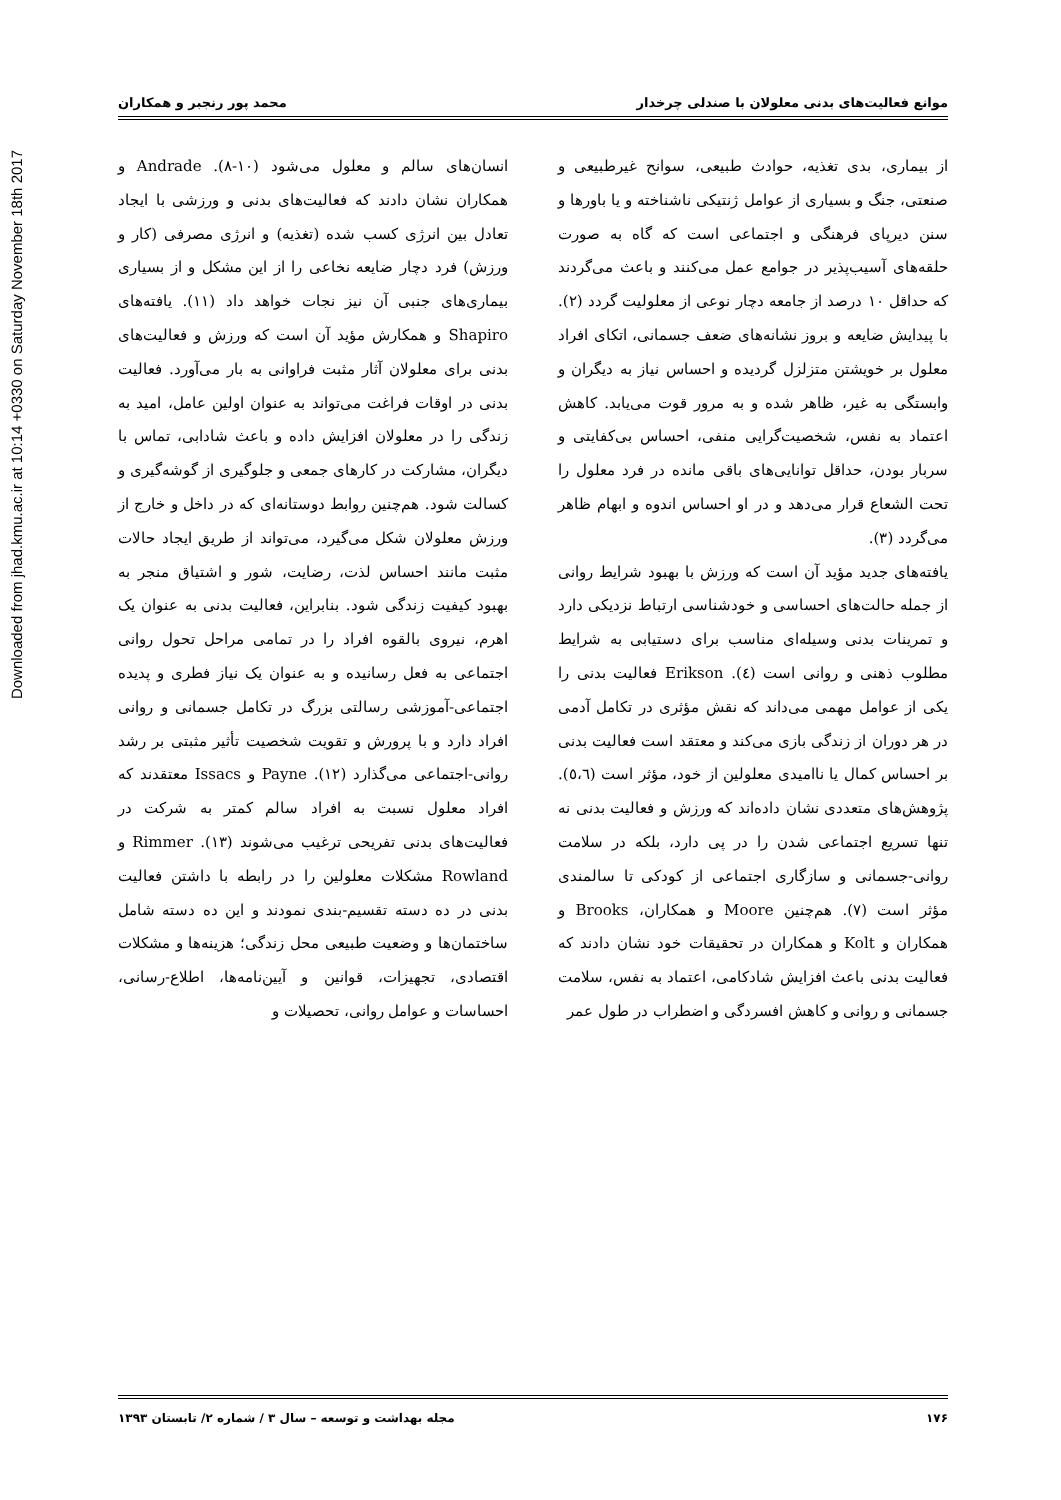Downloaded from jhad.kmu.ac.ir at 10:14 +0330 on Saturday November 18th 2017
موانع فعالیت‌های بدنی معلولان با صندلی چرخدار محمد پور رنجبر و همکاران
از بیماری، بدی تغذیه، حوادث طبیعی، سوانح غیرطبیعی و صنعتی، جنگ و بسیاری از عوامل ژنتیکی ناشناخته و یا باورها و سنن دیرپای فرهنگی و اجتماعی است که گاه به صورت حلقه‌های آسیب‌پذیر در جوامع عمل می‌کنند و باعث می‌گردند که حداقل ۱۰ درصد از جامعه دچار نوعی از معلولیت گردد (۲). با پیدایش ضایعه و بروز نشانه‌های ضعف جسمانی، اتکای افراد معلول بر خویشتن متزلزل گردیده و احساس نیاز به دیگران و وابستگی به غیر، ظاهر شده و به مرور قوت می‌یابد. کاهش اعتماد به نفس، شخصیت‌گرایی منفی، احساس بی‌کفایتی و سربار بودن، حداقل توانایی‌های باقی مانده در فرد معلول را تحت الشعاع قرار می‌دهد و در او احساس اندوه و ابهام ظاهر می‌گردد (۳).
یافته‌های جدید مؤید آن است که ورزش با بهبود شرایط روانی از جمله حالت‌های احساسی و خودشناسی ارتباط نزدیکی دارد و تمرینات بدنی وسیله‌ای مناسب برای دستیابی به شرایط مطلوب ذهنی و روانی است (٤). Erikson فعالیت بدنی را یکی از عوامل مهمی می‌داند که نقش مؤثری در تکامل آدمی در هر دوران از زندگی بازی می‌کند و معتقد است فعالیت بدنی بر احساس کمال یا ناامیدی معلولین از خود، مؤثر است (٥،٦). پژوهش‌های متعددی نشان داده‌اند که ورزش و فعالیت بدنی نه تنها تسریع اجتماعی شدن را در پی دارد، بلکه در سلامت روانی-جسمانی و سازگاری اجتماعی از کودکی تا سالمندی مؤثر است (۷). هم‌چنین Moore و همکاران، Brooks و همکاران و Kolt و همکاران در تحقیقات خود نشان دادند که فعالیت بدنی باعث افزایش شادکامی، اعتماد به نفس، سلامت جسمانی و روانی و کاهش افسردگی و اضطراب در طول عمر
انسان‌های سالم و معلول می‌شود (۱۰-۸). Andrade و همکاران نشان دادند که فعالیت‌های بدنی و ورزشی با ایجاد تعادل بین انرژی کسب شده (تغذیه) و انرژی مصرفی (کار و ورزش) فرد دچار ضایعه نخاعی را از این مشکل و از بسیاری بیماری‌های جنبی آن نیز نجات خواهد داد (۱۱). یافته‌های Shapiro و همکارش مؤید آن است که ورزش و فعالیت‌های بدنی برای معلولان آثار مثبت فراوانی به بار می‌آورد. فعالیت بدنی در اوقات فراغت می‌تواند به عنوان اولین عامل، امید به زندگی را در معلولان افزایش داده و باعث شادابی، تماس با دیگران، مشارکت در کارهای جمعی و جلوگیری از گوشه‌گیری و کسالت شود. هم‌چنین روابط دوستانه‌ای که در داخل و خارج از ورزش معلولان شکل می‌گیرد، می‌تواند از طریق ایجاد حالات مثبت مانند احساس لذت، رضایت، شور و اشتیاق منجر به بهبود کیفیت زندگی شود. بنابراین، فعالیت بدنی به عنوان یک اهرم، نیروی بالقوه افراد را در تمامی مراحل تحول روانی اجتماعی به فعل رسانیده و به عنوان یک نیاز فطری و پدیده اجتماعی-آموزشی رسالتی بزرگ در تکامل جسمانی و روانی افراد دارد و با پرورش و تقویت شخصیت تأثیر مثبتی بر رشد روانی-اجتماعی می‌گذارد (۱۲). Payne و Issacs معتقدند که افراد معلول نسبت به افراد سالم کمتر به شرکت در فعالیت‌های بدنی تفریحی ترغیب می‌شوند (۱۳). Rimmer و Rowland مشکلات معلولین را در رابطه با داشتن فعالیت بدنی در ده دسته تقسیم-بندی نمودند و این ده دسته شامل ساختمان‌ها و وضعیت طبیعی محل زندگی؛ هزینه‌ها و مشکلات اقتصادی، تجهیزات، قوانین و آیین‌نامه‌ها، اطلاع-رسانی، احساسات و عوامل روانی، تحصیلات و
۱۷۶ مجله بهداشت و توسعه – سال ۳ / شماره ۲/ تابستان ۱۳۹۳